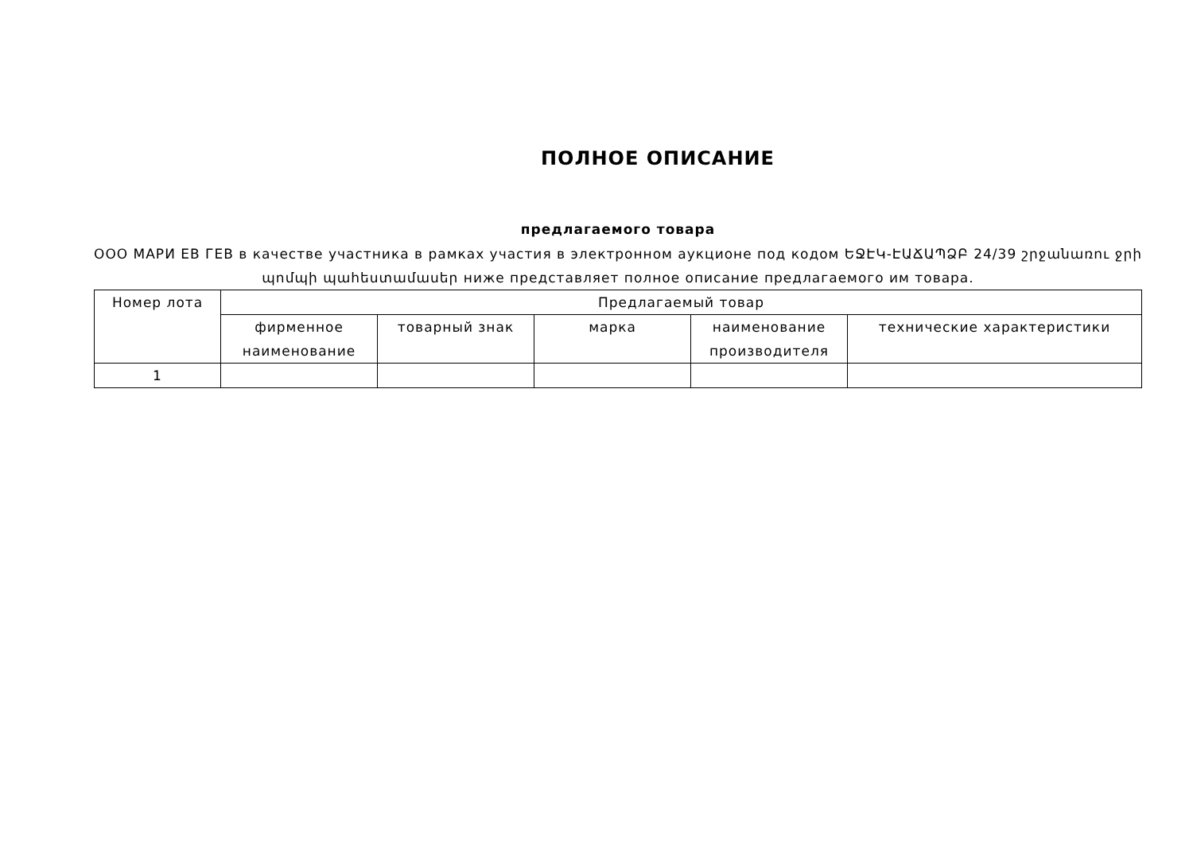ПОЛНОЕ ОПИСАНИЕ
предлагаемого товара
ООО МАРИ ЕВ ГЕВ в качестве участника в рамках участия в электронном аукционе под кодом ԵՋԷԿ-ԷԱՃԱՊՁԲ 24/39 շրջանառու ջրի պոմպի պահեստամասեր ниже представляет полное описание предлагаемого им товара.
| Номер лота | Предлагаемый товар | | | | |
| --- | --- | --- | --- | --- | --- |
| | фирменное наименование | товарный знак | марка | наименование производителя | технические характеристики |
| 1 | | | | | |